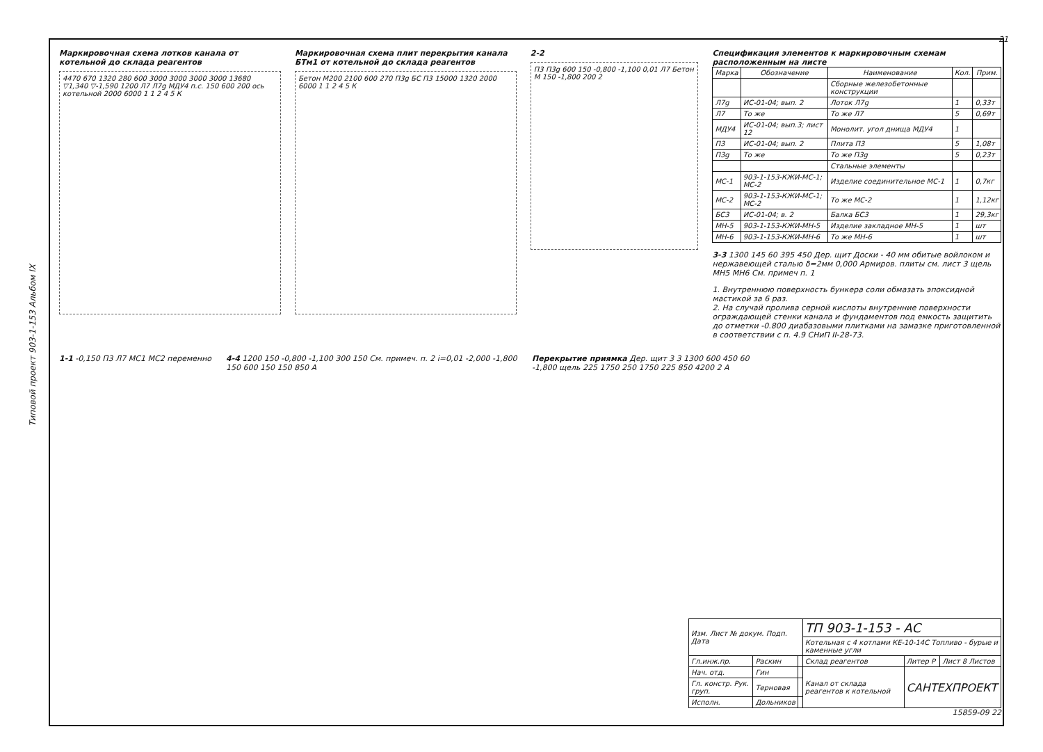Типовой проект 903-1-153 Альбом IX
Маркировочная схема лотков канала от котельной до склада реагентов
4470 670 1320 280 600 3000 3000 3000 3000 13680 ▽1,340 ▽-1,590 1200 Л7 Л7g МДУ4 п.с. 150 600 200 ось котельной 2000 6000 1 1 2 4 5 К
Маркировочная схема плит перекрытия канала БТм1 от котельной до склада реагентов
Бетон М200 2100 600 270 П3g БС П3 15000 1320 2000 6000 1 1 2 4 5 К
2-2
П3 П3g 600 150 -0,800 -1,100 0,01 Л7 Бетон М 150 -1,800 200 2
Спецификация элементов к маркировочным схемам расположенным на листе
| Марка | Обозначение | Наименование | Кол. | Прим. |
| --- | --- | --- | --- | --- |
| | | Сборные железобетонные конструкции | | |
| Л7g | ИС-01-04; вып. 2 | Лоток Л7g | 1 | 0,33т |
| Л7 | То же | То же Л7 | 5 | 0,69т |
| МДУ4 | ИС-01-04; вып.3; лист 12 | Монолит. угол днища МДУ4 | 1 | |
| П3 | ИС-01-04; вып. 2 | Плита П3 | 5 | 1,08т |
| П3g | То же | То же П3g | 5 | 0,23т |
| | | Стальные элементы | | |
| МС-1 | 903-1-153-КЖИ-МС-1; МС-2 | Изделие соединительное МС-1 | 1 | 0,7кг |
| МС-2 | 903-1-153-КЖИ-МС-1; МС-2 | То же МС-2 | 1 | 1,12кг |
| БС3 | ИС-01-04; в. 2 | Балка БС3 | 1 | 29,3кг |
| МН-5 | 903-1-153-КЖИ-МН-5 | Изделие закладное МН-5 | 1 | шт |
| МН-6 | 903-1-153-КЖИ-МН-6 | То же МН-6 | 1 | шт |
3-3 1300 145 60 395 450 Дер. щит Доски - 40 мм обитые войлоком и нержавеющей сталью δ=2мм 0,000 Армиров. плиты см. лист 3 щель МН5 МН6 См. примеч п. 1
1. Внутреннюю поверхность бункера соли обмазать эпоксидной мастикой за 6 раз.
2. На случай пролива серной кислоты внутренние поверхности ограждающей стенки канала и фундаментов под емкость защитить до отметки -0.800 диабазовыми плитками на замазке приготовленной в соответствии с п. 4.9 СНиП II-28-73.
1-1 -0,150 П3 Л7 МС1 МС2 переменно
4-4 1200 150 -0,800 -1,100 300 150 См. примеч. п. 2 i=0,01 -2,000 -1,800 150 600 150 150 850 А
Перекрытие приямка Дер. щит 3 3 1300 600 450 60 -1,800 щель 225 1750 250 1750 225 850 4200 2 А
| Изм. Лист № докум. Подп. Дата | | | ТП 903-1-153 - АС | | |
| | | | Котельная с 4 котлами КЕ-10-14С Топливо - бурые и каменные угли | | |
| Гл.инж.пр. | Раскин | | Склад реагентов | Литер Р | Лист 8 Листов |
| Нач. отд. | Гин | | Канал от склада реагентов к котельной | САНТЕХПРОЕКТ | |
| Гл. констр. Рук. груп. | Терновая | | | | |
| Исполн. | Дольников | | | | |
15859-09 22
21